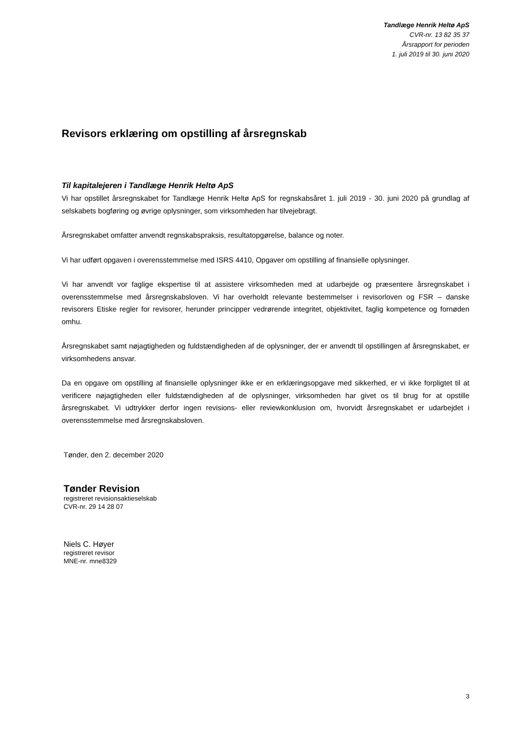Tandlæge Henrik Heltø ApS
CVR-nr. 13 82 35 37
Årsrapport for perioden
1. juli 2019 til 30. juni 2020
Revisors erklæring om opstilling af årsregnskab
Til kapitalejeren i Tandlæge Henrik Heltø ApS
Vi har opstillet årsregnskabet for Tandlæge Henrik Heltø ApS for regnskabsåret 1. juli 2019 - 30. juni 2020 på grundlag af selskabets bogføring og øvrige oplysninger, som virksomheden har tilvejebragt.
Årsregnskabet omfatter anvendt regnskabspraksis, resultatopgørelse, balance og noter.
Vi har udført opgaven i overensstemmelse med ISRS 4410, Opgaver om opstilling af finansielle oplysninger.
Vi har anvendt vor faglige ekspertise til at assistere virksomheden med at udarbejde og præsentere årsregnskabet i overensstemmelse med årsregnskabsloven. Vi har overholdt relevante bestemmelser i revisorloven og FSR – danske revisorers Etiske regler for revisorer, herunder principper vedrørende integritet, objektivitet, faglig kompetence og fornøden omhu.
Årsregnskabet samt nøjagtigheden og fuldstændigheden af de oplysninger, der er anvendt til opstillingen af årsregnskabet, er virksomhedens ansvar.
Da en opgave om opstilling af finansielle oplysninger ikke er en erklæringsopgave med sikkerhed, er vi ikke forpligtet til at verificere nøjagtigheden eller fuldstændigheden af de oplysninger, virksomheden har givet os til brug for at opstille årsregnskabet. Vi udtrykker derfor ingen revisions- eller reviewkonklusion om, hvorvidt årsregnskabet er udarbejdet i overensstemmelse med årsregnskabsloven.
Tønder, den 2. december 2020
Tønder Revision
registreret revisionsaktieselskab
CVR-nr. 29 14 28 07
Niels C. Høyer
registreret revisor
MNE-nr. mne8329
3